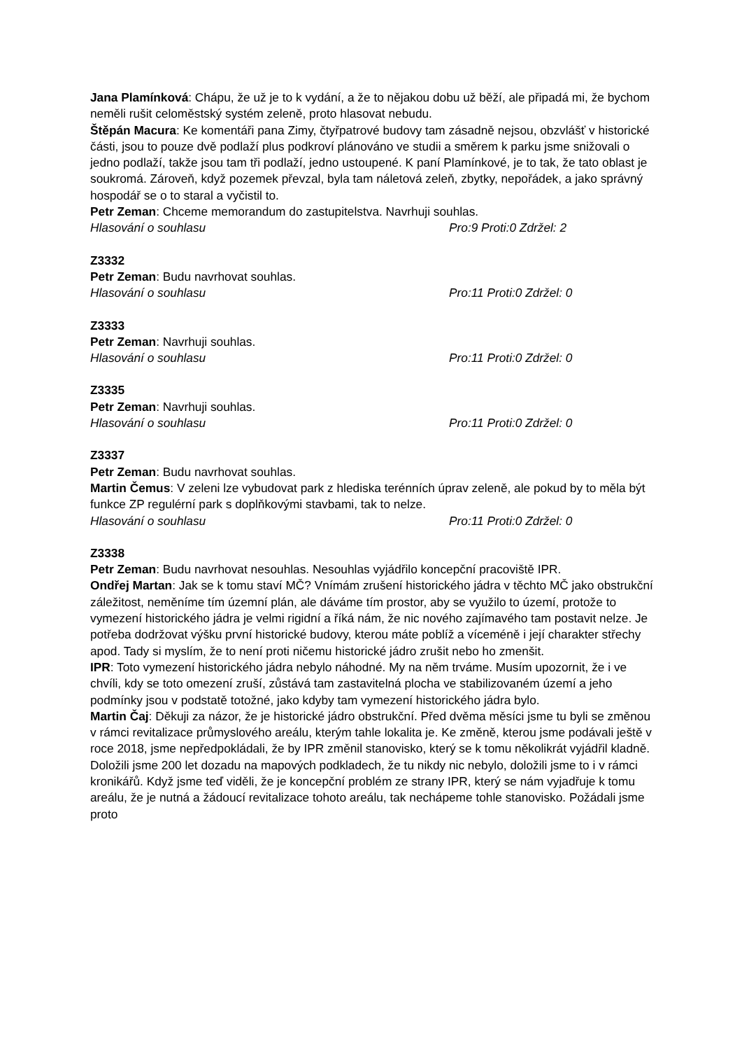Jana Plamínková: Chápu, že už je to k vydání, a že to nějakou dobu už běží, ale připadá mi, že bychom neměli rušit celoměstský systém zeleně, proto hlasovat nebudu.
Štěpán Macura: Ke komentáři pana Zimy, čtyřpatrové budovy tam zásadně nejsou, obzvlášť v historické části, jsou to pouze dvě podlaží plus podkroví plánováno ve studii a směrem k parku jsme snižovali o jedno podlaží, takže jsou tam tři podlaží, jedno ustoupené. K paní Plamínkové, je to tak, že tato oblast je soukromá. Zároveň, když pozemek převzal, byla tam náletová zeleň, zbytky, nepořádek, a jako správný hospodář se o to staral a vyčistil to.
Petr Zeman: Chceme memorandum do zastupitelstva. Navrhuji souhlas.
Hlasování o souhlasu Pro:9 Proti:0 Zdržel: 2
Z3332
Petr Zeman: Budu navrhovat souhlas.
Hlasování o souhlasu Pro:11 Proti:0 Zdržel: 0
Z3333
Petr Zeman: Navrhuji souhlas.
Hlasování o souhlasu Pro:11 Proti:0 Zdržel: 0
Z3335
Petr Zeman: Navrhuji souhlas.
Hlasování o souhlasu Pro:11 Proti:0 Zdržel: 0
Z3337
Petr Zeman: Budu navrhovat souhlas.
Martin Čemus: V zeleni lze vybudovat park z hlediska terénních úprav zeleně, ale pokud by to měla být funkce ZP regulérní park s doplňkovými stavbami, tak to nelze.
Hlasování o souhlasu Pro:11 Proti:0 Zdržel: 0
Z3338
Petr Zeman: Budu navrhovat nesouhlas. Nesouhlas vyjádřilo koncepční pracoviště IPR.
Ondřej Martan: Jak se k tomu staví MČ? Vnímám zrušení historického jádra v těchto MČ jako obstrukční záležitost, neměníme tím územní plán, ale dáváme tím prostor, aby se využilo to území, protože to vymezení historického jádra je velmi rigidní a říká nám, že nic nového zajímavého tam postavit nelze. Je potřeba dodržovat výšku první historické budovy, kterou máte poblíž a víceméně i její charakter střechy apod. Tady si myslím, že to není proti ničemu historické jádro zrušit nebo ho zmenšit.
IPR: Toto vymezení historického jádra nebylo náhodné. My na něm trváme. Musím upozornit, že i ve chvíli, kdy se toto omezení zruší, zůstává tam zastavitelná plocha ve stabilizovaném území a jeho podmínky jsou v podstatě totožné, jako kdyby tam vymezení historického jádra bylo.
Martin Čaj: Děkuji za názor, že je historické jádro obstrukční. Před dvěma měsíci jsme tu byli se změnou v rámci revitalizace průmyslového areálu, kterým tahle lokalita je. Ke změně, kterou jsme podávali ještě v roce 2018, jsme nepředpokládali, že by IPR změnil stanovisko, který se k tomu několikrát vyjádřil kladně. Doložili jsme 200 let dozadu na mapových podkladech, že tu nikdy nic nebylo, doložili jsme to i v rámci kronikářů. Když jsme teď viděli, že je koncepční problém ze strany IPR, který se nám vyjadřuje k tomu areálu, že je nutná a žádoucí revitalizace tohoto areálu, tak nechápeme tohle stanovisko. Požádali jsme proto